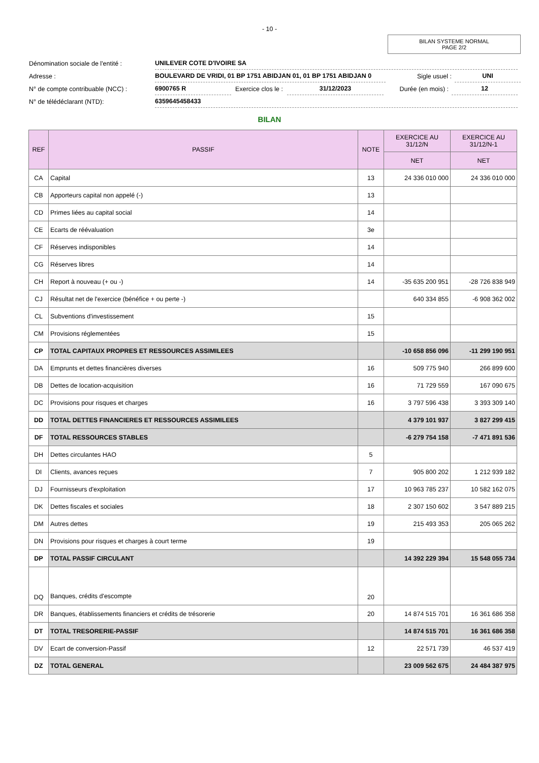- 10 -
BILAN SYSTEME NORMAL
PAGE 2/2
Dénomination sociale de l'entité :
UNILEVER COTE D'IVOIRE SA
Adresse :
BOULEVARD DE VRIDI, 01 BP 1751 ABIDJAN 01, 01 BP 1751 ABIDJAN 0
Sigle usuel :
UNI
N° de compte contribuable (NCC) :
6900765 R
Exercice clos le :
31/12/2023
Durée (en mois) :
12
N° de télédéclarant (NTD):
6359645458433
BILAN
| REF | PASSIF | NOTE | EXERCICE AU 31/12/N | EXERCICE AU 31/12/N-1 |
| --- | --- | --- | --- | --- |
| | | | NET | NET |
| CA | Capital | 13 | 24 336 010 000 | 24 336 010 000 |
| CB | Apporteurs capital non appelé (-) | 13 | | |
| CD | Primes liées au capital social | 14 | | |
| CE | Ecarts de réévaluation | 3e | | |
| CF | Réserves indisponibles | 14 | | |
| CG | Réserves libres | 14 | | |
| CH | Report à nouveau (+ ou -) | 14 | -35 635 200 951 | -28 726 838 949 |
| CJ | Résultat net de l'exercice (bénéfice + ou perte -) | | 640 334 855 | -6 908 362 002 |
| CL | Subventions d'investissement | 15 | | |
| CM | Provisions réglementées | 15 | | |
| CP | TOTAL CAPITAUX PROPRES ET RESSOURCES ASSIMILEES | | -10 658 856 096 | -11 299 190 951 |
| DA | Emprunts et dettes financières diverses | 16 | 509 775 940 | 266 899 600 |
| DB | Dettes de location-acquisition | 16 | 71 729 559 | 167 090 675 |
| DC | Provisions pour risques et charges | 16 | 3 797 596 438 | 3 393 309 140 |
| DD | TOTAL DETTES FINANCIERES ET RESSOURCES ASSIMILEES | | 4 379 101 937 | 3 827 299 415 |
| DF | TOTAL RESSOURCES STABLES | | -6 279 754 158 | -7 471 891 536 |
| DH | Dettes circulantes HAO | 5 | | |
| DI | Clients, avances reçues | 7 | 905 800 202 | 1 212 939 182 |
| DJ | Fournisseurs d'exploitation | 17 | 10 963 785 237 | 10 582 162 075 |
| DK | Dettes fiscales et sociales | 18 | 2 307 150 602 | 3 547 889 215 |
| DM | Autres dettes | 19 | 215 493 353 | 205 065 262 |
| DN | Provisions pour risques et charges à court terme | 19 | | |
| DP | TOTAL PASSIF CIRCULANT | | 14 392 229 394 | 15 548 055 734 |
| DQ | Banques, crédits d'escompte | 20 | | |
| DR | Banques, établissements financiers et crédits de trésorerie | 20 | 14 874 515 701 | 16 361 686 358 |
| DT | TOTAL TRESORERIE-PASSIF | | 14 874 515 701 | 16 361 686 358 |
| DV | Ecart de conversion-Passif | 12 | 22 571 739 | 46 537 419 |
| DZ | TOTAL GENERAL | | 23 009 562 675 | 24 484 387 975 |